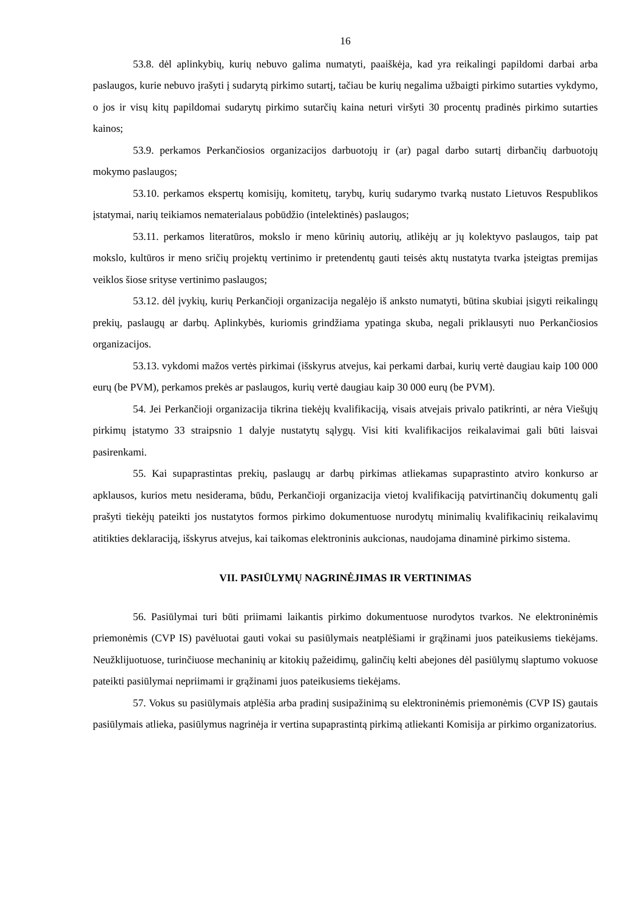16
53.8. dėl aplinkybių, kurių nebuvo galima numatyti, paaiškėja, kad yra reikalingi papildomi darbai arba paslaugos, kurie nebuvo įrašyti į sudarytą pirkimo sutartį, tačiau be kurių negalima užbaigti pirkimo sutarties vykdymo, o jos ir visų kitų papildomai sudarytų pirkimo sutarčių kaina neturi viršyti 30 procentų pradinės pirkimo sutarties kainos;
53.9. perkamos Perkančiosios organizacijos darbuotojų ir (ar) pagal darbo sutartį dirbančių darbuotojų mokymo paslaugos;
53.10. perkamos ekspertų komisijų, komitetų, tarybų, kurių sudarymo tvarką nustato Lietuvos Respublikos įstatymai, narių teikiamos nematerialaus pobūdžio (intelektinės) paslaugos;
53.11. perkamos literatūros, mokslo ir meno kūrinių autorių, atlikėjų ar jų kolektyvo paslaugos, taip pat mokslo, kultūros ir meno sričių projektų vertinimo ir pretendentų gauti teisės aktų nustatyta tvarka įsteigtas premijas veiklos šiose srityse vertinimo paslaugos;
53.12. dėl įvykių, kurių Perkančioji organizacija negalėjo iš anksto numatyti, būtina skubiai įsigyti reikalingų prekių, paslaugų ar darbų. Aplinkybės, kuriomis grindžiama ypatinga skuba, negali priklausyti nuo Perkančiosios organizacijos.
53.13. vykdomi mažos vertės pirkimai (išskyrus atvejus, kai perkami darbai, kurių vertė daugiau kaip 100 000 eurų (be PVM), perkamos prekės ar paslaugos, kurių vertė daugiau kaip 30 000 eurų (be PVM).
54. Jei Perkančioji organizacija tikrina tiekėjų kvalifikaciją, visais atvejais privalo patikrinti, ar nėra Viešųjų pirkimų įstatymo 33 straipsnio 1 dalyje nustatytų sąlygų. Visi kiti kvalifikacijos reikalavimai gali būti laisvai pasirenkami.
55. Kai supaprastintas prekių, paslaugų ar darbų pirkimas atliekamas supaprastinto atviro konkurso ar apklausos, kurios metu nesiderama, būdu, Perkančioji organizacija vietoj kvalifikaciją patvirtinančių dokumentų gali prašyti tiekėjų pateikti jos nustatytos formos pirkimo dokumentuose nurodytų minimalių kvalifikacinių reikalavimų atitikties deklaraciją, išskyrus atvejus, kai taikomas elektroninis aukcionas, naudojama dinaminė pirkimo sistema.
VII. PASIŪLYMŲ NAGRINĖJIMAS IR VERTINIMAS
56. Pasiūlymai turi būti priimami laikantis pirkimo dokumentuose nurodytos tvarkos. Ne elektroninėmis priemonėmis (CVP IS) pavėluotai gauti vokai su pasiūlymais neatplėšiami ir grąžinami juos pateikusiems tiekėjams. Neužklijuotuose, turinčiuose mechaninių ar kitokių pažeidimų, galinčių kelti abejones dėl pasiūlymų slaptumo vokuose pateikti pasiūlymai nepriimami ir grąžinami juos pateikusiems tiekėjams.
57. Vokus su pasiūlymais atplėšia arba pradinį susipažinimą su elektroninėmis priemonėmis (CVP IS) gautais pasiūlymais atlieka, pasiūlymus nagrinėja ir vertina supaprastintą pirkimą atliekanti Komisija ar pirkimo organizatorius.